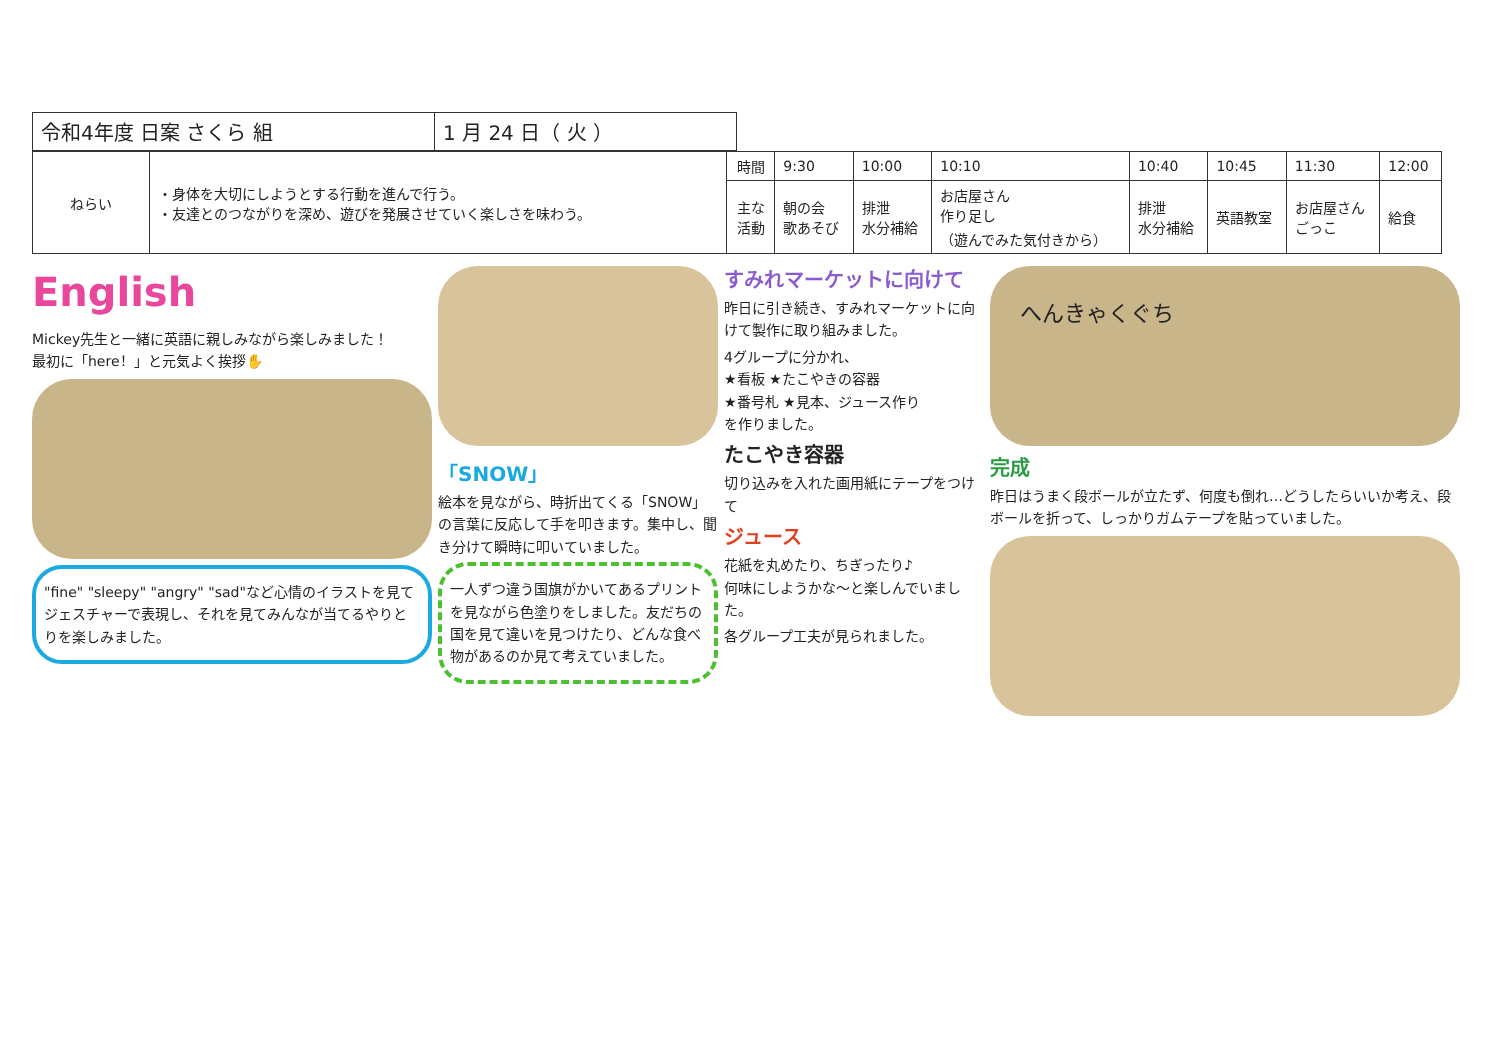| 令和4年度 日案 さくら 組 | 1 月 24 日（ 火 ） |
| ねらい | ・身体を大切にしようとする行動を進んで行う。 ・友達とのつながりを深め、遊びを発展させていく楽しさを味わう。 | 時間 | 9:30 | 10:00 | 10:10 | 10:40 | 10:45 | 11:30 | 12:00 |
| | | 主な 活動 | 朝の会 歌あそび | 排泄 水分補給 | お店屋さん 作り足し （遊んでみた気付きから） | 排泄 水分補給 | 英語教室 | お店屋さん ごっこ | 給食 |
English
Mickey先生と一緒に英語に親しみながら楽しみました！
最初に「here！」と元気よく挨拶✋
"fine" "sleepy" "angry" "sad"など心情のイラストを見てジェスチャーで表現し、それを見てみんなが当てるやりとりを楽しみました。
「SNOW」
絵本を見ながら、時折出てくる「SNOW」の言葉に反応して手を叩きます。集中し、聞き分けて瞬時に叩いていました。
一人ずつ違う国旗がかいてあるプリントを見ながら色塗りをしました。友だちの国を見て違いを見つけたり、どんな食べ物があるのか見て考えていました。
すみれマーケットに向けて
昨日に引き続き、すみれマーケットに向けて製作に取り組みました。
4グループに分かれ、
★看板 ★たこやきの容器
★番号札 ★見本、ジュース作り
を作りました。
たこやき容器
切り込みを入れた画用紙にテープをつけて
ジュース
花紙を丸めたり、ちぎったり♪
何味にしようかな～と楽しんでいました。
各グループ工夫が見られました。
へんきゃくぐち
完成
昨日はうまく段ボールが立たず、何度も倒れ…どうしたらいいか考え、段ボールを折って、しっかりガムテープを貼っていました。